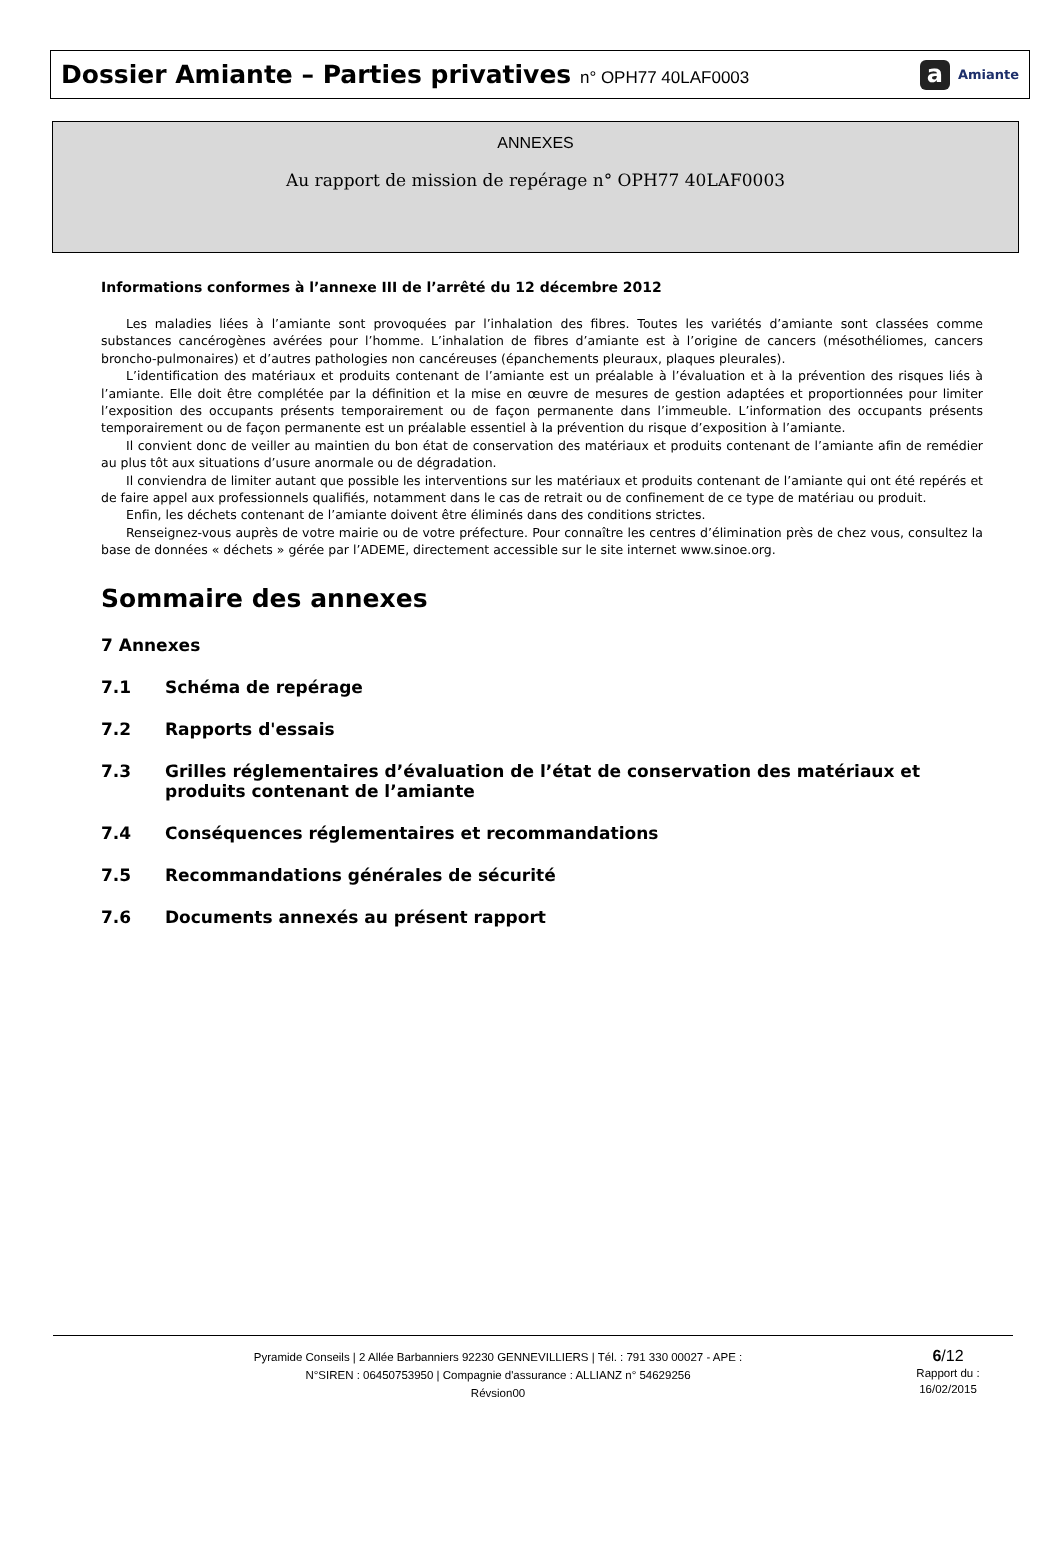Dossier Amiante – Parties privatives n° OPH77 40LAF0003
a Amiante
ANNEXES
Au rapport de mission de repérage n° OPH77 40LAF0003
Informations conformes à l’annexe III de l’arrêté du 12 décembre 2012
Les maladies liées à l’amiante sont provoquées par l’inhalation des fibres. Toutes les variétés d’amiante sont classées comme substances cancérogènes avérées pour l’homme. L’inhalation de fibres d’amiante est à l’origine de cancers (mésothéliomes, cancers broncho-pulmonaires) et d’autres pathologies non cancéreuses (épanchements pleuraux, plaques pleurales).
L’identification des matériaux et produits contenant de l’amiante est un préalable à l’évaluation et à la prévention des risques liés à l’amiante. Elle doit être complétée par la définition et la mise en œuvre de mesures de gestion adaptées et proportionnées pour limiter l’exposition des occupants présents temporairement ou de façon permanente dans l’immeuble. L’information des occupants présents temporairement ou de façon permanente est un préalable essentiel à la prévention du risque d’exposition à l’amiante.
Il convient donc de veiller au maintien du bon état de conservation des matériaux et produits contenant de l’amiante afin de remédier au plus tôt aux situations d’usure anormale ou de dégradation.
Il conviendra de limiter autant que possible les interventions sur les matériaux et produits contenant de l’amiante qui ont été repérés et de faire appel aux professionnels qualifiés, notamment dans le cas de retrait ou de confinement de ce type de matériau ou produit.
Enfin, les déchets contenant de l’amiante doivent être éliminés dans des conditions strictes.
Renseignez-vous auprès de votre mairie ou de votre préfecture. Pour connaître les centres d’élimination près de chez vous, consultez la base de données « déchets » gérée par l’ADEME, directement accessible sur le site internet www.sinoe.org.
Sommaire des annexes
7 Annexes
7.1 Schéma de repérage
7.2 Rapports d'essais
7.3 Grilles réglementaires d’évaluation de l’état de conservation des matériaux et produits contenant de l’amiante
7.4 Conséquences réglementaires et recommandations
7.5 Recommandations générales de sécurité
7.6 Documents annexés au présent rapport
Pyramide Conseils | 2 Allée Barbanniers 92230 GENNEVILLIERS | Tél. : 791 330 00027 - APE :
N°SIREN : 06450753950 | Compagnie d'assurance : ALLIANZ n° 54629256
Révsion00
6/12
Rapport du :
16/02/2015